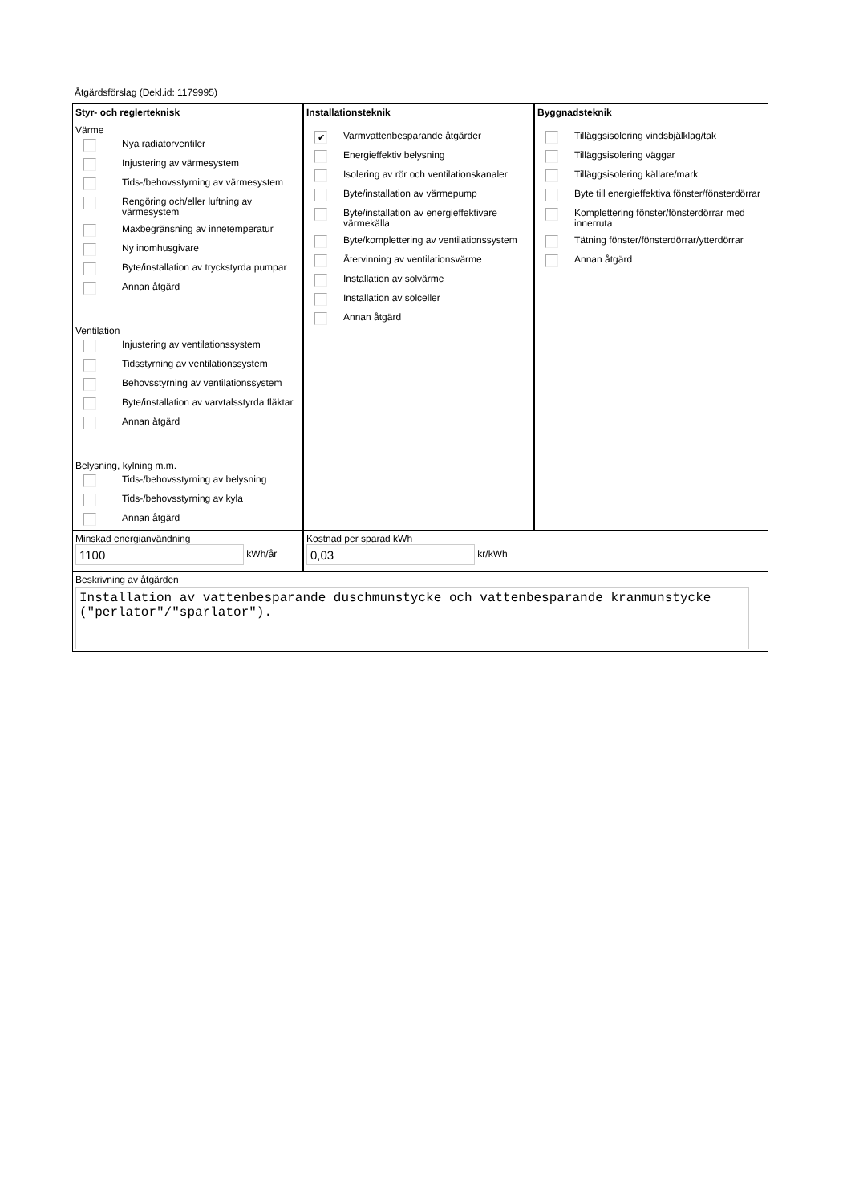Åtgärdsförslag (Dekl.id: 1179995)
Styr- och reglerteknisk
Värme
Nya radiatorventiler
Injustering av värmesystem
Tids-/behovsstyrning av värmesystem
Rengöring och/eller luftning av värmesystem
Maxbegränsning av innetemperatur
Ny inomhusgivare
Byte/installation av tryckstyrda pumpar
Annan åtgärd
Ventilation
Injustering av ventilationssystem
Tidsstyrning av ventilationssystem
Behovsstyrning av ventilationssystem
Byte/installation av varvtalsstyrda fläktar
Annan åtgärd
Belysning, kylning m.m.
Tids-/behovsstyrning av belysning
Tids-/behovsstyrning av kyla
Annan åtgärd
Installationsteknik
✔ Varmvattenbesparande åtgärder
Energieffektiv belysning
Isolering av rör och ventilationskanaler
Byte/installation av värmepump
Byte/installation av energieffektivare värmekälla
Byte/komplettering av ventilationssystem
Återvinning av ventilationsvärme
Installation av solvärme
Installation av solceller
Annan åtgärd
Byggnadsteknik
Tilläggsisolering vindsbjälklag/tak
Tilläggsisolering väggar
Tilläggsisolering källare/mark
Byte till energieffektiva fönster/fönsterdörrar
Komplettering fönster/fönsterdörrar med innerruta
Tätning fönster/fönsterdörrar/ytterdörrar
Annan åtgärd
Minskad energianvändning
1100 kWh/år
Kostnad per sparad kWh
0,03 kr/kWh
Beskrivning av åtgärden
Installation av vattenbesparande duschmunstycke och vattenbesparande kranmunstycke ("perlator"/"sparlator").